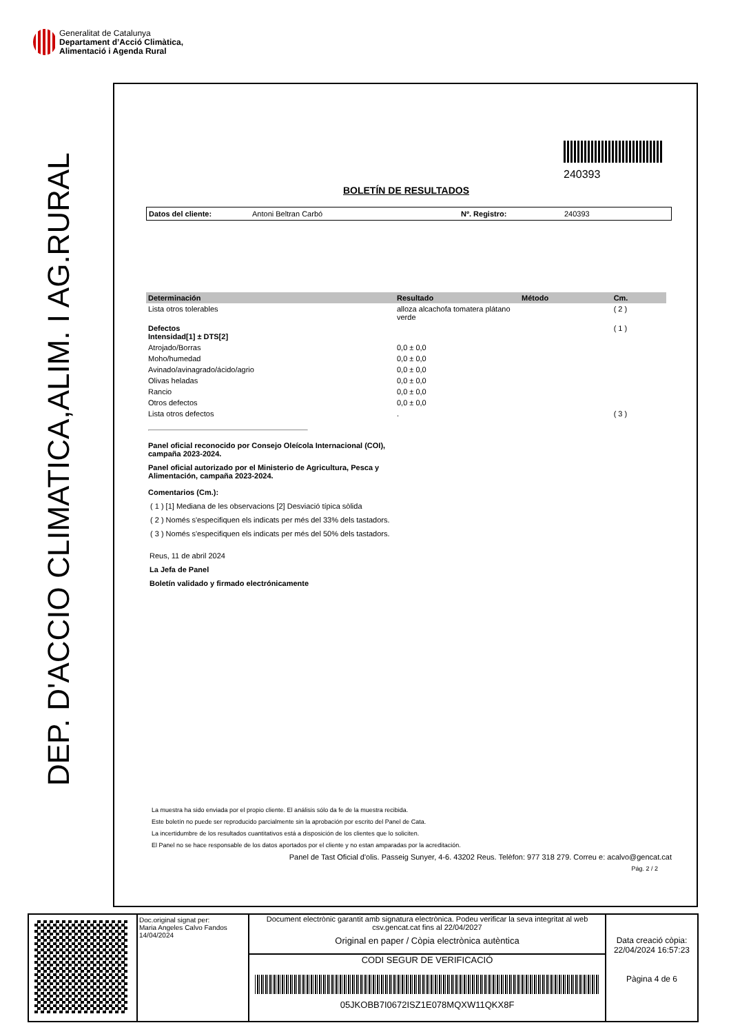Generalitat de Catalunya
Departament d’Acció Climàtica,
Alimentació i Agenda Rural
DEP. D'ACCIO CLIMATICA,ALIM. I AG.RURAL
240393
BOLETÍN DE RESULTADOS
Datos del cliente: Antoni Beltran Carbó Nº. Registro: 240393
| Determinación | Resultado | Método | Cm. |
| --- | --- | --- | --- |
| Lista otros tolerables | alloza alcachofa tomatera plátano verde | | ( 2 ) |
| Defectos Intensidad[1] ± DTS[2] | | | ( 1 ) |
| Atrojado/Borras | 0,0 ± 0,0 | | |
| Moho/humedad | 0,0 ± 0,0 | | |
| Avinado/avinagrado/ácido/agrio | 0,0 ± 0,0 | | |
| Olivas heladas | 0,0 ± 0,0 | | |
| Rancio | 0,0 ± 0,0 | | |
| Otros defectos | 0,0 ± 0,0 | | |
| Lista otros defectos | . | | ( 3 ) |
Panel oficial reconocido por Consejo Oleícola Internacional (COI), campaña 2023-2024.
Panel oficial autorizado por el Ministerio de Agricultura, Pesca y Alimentación, campaña 2023-2024.
Comentarios (Cm.):
( 1 ) [1] Mediana de les observacions [2] Desviació típica sòlida
( 2 ) Només s'especifiquen els indicats per més del 33% dels tastadors.
( 3 ) Només s'especifiquen els indicats per més del 50% dels tastadors.
Reus, 11 de abril 2024
La Jefa de Panel
Boletín validado y firmado electrónicamente
La muestra ha sido enviada por el propio cliente. El análisis sólo da fe de la muestra recibida.
Este boletín no puede ser reproducido parcialmente sin la aprobación por escrito del Panel de Cata.
La incertidumbre de los resultados cuantitativos está a disposición de los clientes que lo soliciten.
El Panel no se hace responsable de los datos aportados por el cliente y no estan amparadas por la acreditación.
Panel de Tast Oficial d'olis. Passeig Sunyer, 4-6. 43202 Reus. Telèfon: 977 318 279. Correu e: acalvo@gencat.cat
Pág. 2 / 2
Doc.original signat per:
Maria Angeles Calvo Fandos
14/04/2024
Document electrònic garantit amb signatura electrònica. Podeu verificar la seva integritat al web csv.gencat.cat fins al 22/04/2027
Original en paper / Còpia electrònica autèntica
CODI SEGUR DE VERIFICACIÓ
05JKOBB7I0672ISZ1E078MQXW11QKX8F
Data creació còpia:
22/04/2024 16:57:23
Pàgina 4 de 6